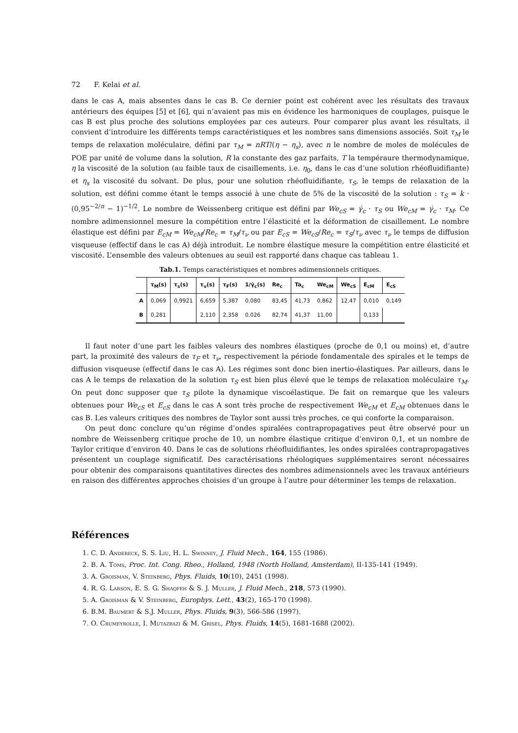72 F. Kelai et al.
dans le cas A, mais absentes dans le cas B. Ce dernier point est cohérent avec les résultats des travaux antérieurs des équipes [5] et [6], qui n’avaient pas mis en évidence les harmoniques de couplages, puisque le cas B est plus proche des solutions employées par ces auteurs. Pour comparer plus avant les résultats, il convient d’introduire les différents temps caractéristiques et les nombres sans dimensions associés. Soit τ<sub>M</sub> le temps de relaxation moléculaire, défini par τ<sub>M</sub> = nRT/(η − η<sub>s</sub>), avec n le nombre de moles de molécules de POE par unité de volume dans la solution, R la constante des gaz parfaits, T la tempéraure thermodynamique, η la viscosité de la solution (au faible taux de cisaillements, i.e. η<sub>0</sub>, dans le cas d’une solution rhéofluidifiante) et η<sub>s</sub> la viscosité du solvant. De plus, pour une solution rhéofluidifiante, τ<sub>S</sub>, le temps de relaxation de la solution, est défini comme étant le temps associé à une chute de 5% de la viscosité de la solution : τ<sub>S</sub> = k · (0,95<sup>−2/n</sup> − 1)<sup>−1/2</sup>. Le nombre de Weissenberg critique est défini par We<sub>cS</sub> = γ̇<sub>c</sub> · τ<sub>S</sub> ou We<sub>cM</sub> = γ̇<sub>c</sub> · τ<sub>M</sub>. Ce nombre adimensionnel mesure la compétition entre l’élasticité et la déformation de cisaillement. Le nombre élastique est défini par E<sub>cM</sub> = We<sub>cM</sub>/Re<sub>c</sub> = τ<sub>M</sub>/τ<sub>ν</sub> ou par E<sub>cS</sub> = We<sub>cS</sub>/Re<sub>c</sub> = τ<sub>S</sub>/τ<sub>ν</sub> avec τ<sub>ν</sub> le temps de diffusion visqueuse (effectif dans le cas A) déjà introduit. Le nombre élastique mesure la compétition entre élasticité et viscosité. L’ensemble des valeurs obtenues au seuil est rapporté dans chaque cas tableau 1.
Tab.1. Temps caractéristiques et nombres adimensionnels critiques.
| | τ<sub>M</sub>(s) | τ<sub>s</sub>(s) | τ<sub>ν</sub>(s) | τ<sub>F</sub>(s) | 1/γ̇<sub>c</sub>(s) | Re<sub>c</sub> | Ta<sub>c</sub> | We<sub>cM</sub> | We<sub>cS</sub> | E<sub>cM</sub> | E<sub>cS</sub> |
| --- | --- | --- | --- | --- | --- | --- | --- | --- | --- | --- | --- |
| A | 0,069 | 0,9921 | 6,659 | 5,387 | 0,080 | 83,45 | 41,73 | 0,862 | 12,47 | 0,010 | 0,149 |
| B | 0,281 | | 2,110 | 2,358 | 0,026 | 82,74 | 41,37 | 11,00 | | 0,133 | |
Il faut noter d’une part les faibles valeurs des nombres élastiques (proche de 0,1 ou moins) et, d’autre part, la proximité des valeurs de τ<sub>F</sub> et τ<sub>ν</sub>, respectivement la période fondamentale des spirales et le temps de diffusion visqueuse (effectif dans le cas A). Les régimes sont donc bien inertio-élastiques. Par ailleurs, dans le cas A le temps de relaxation de la solution τ<sub>S</sub> est bien plus élevé que le temps de relaxation moléculaire τ<sub>M</sub>. On peut donc supposer que τ<sub>S</sub> pilote la dynamique viscoélastique. De fait on remarque que les valeurs obtenues pour We<sub>cS</sub> et E<sub>cS</sub> dans le cas A sont très proche de respectivement We<sub>cM</sub> et E<sub>cM</sub> obtenues dans le cas B. Les valeurs critiques des nombres de Taylor sont aussi très proches, ce qui conforte la comparaison.
On peut donc conclure qu’un régime d’ondes spiralées contrapropagatives peut être observé pour un nombre de Weissenberg critique proche de 10, un nombre élastique critique d’environ 0,1, et un nombre de Taylor critique d’environ 40. Dans le cas de solutions rhéofluidifiantes, les ondes spiralées contrapropagatives présentent un couplage significatif. Des caractérisations rhéologiques supplémentaires seront nécessaires pour obtenir des comparaisons quantitatives directes des nombres adimensionnels avec les travaux antérieurs en raison des différentes approches choisies d’un groupe à l’autre pour déterminer les temps de relaxation.
Références
1. C. D. Andereck, S. S. Liu, H. L. Swinney, J. Fluid Mech., 164, 155 (1986).
2. B. A. Toms, Proc. Int. Cong. Rheo., Holland, 1948 (North Holland, Amsterdam), II-135-141 (1949).
3. A. Groisman, V. Steinberg, Phys. Fluids, 10(10), 2451 (1998).
4. R. G. Larson, E. S. G. Shaqfeh & S. J. Muller, J. Fluid Mech., 218, 573 (1990).
5. A. Groisman & V. Steinberg, Europhys. Lett., 43(2), 165-170 (1998).
6. B.M. Baumert & S.J. Muller, Phys. Fluids, 9(3), 566-586 (1997).
7. O. Crumeyrolle, I. Mutazbazi & M. Grisel, Phys. Fluids, 14(5), 1681-1688 (2002).